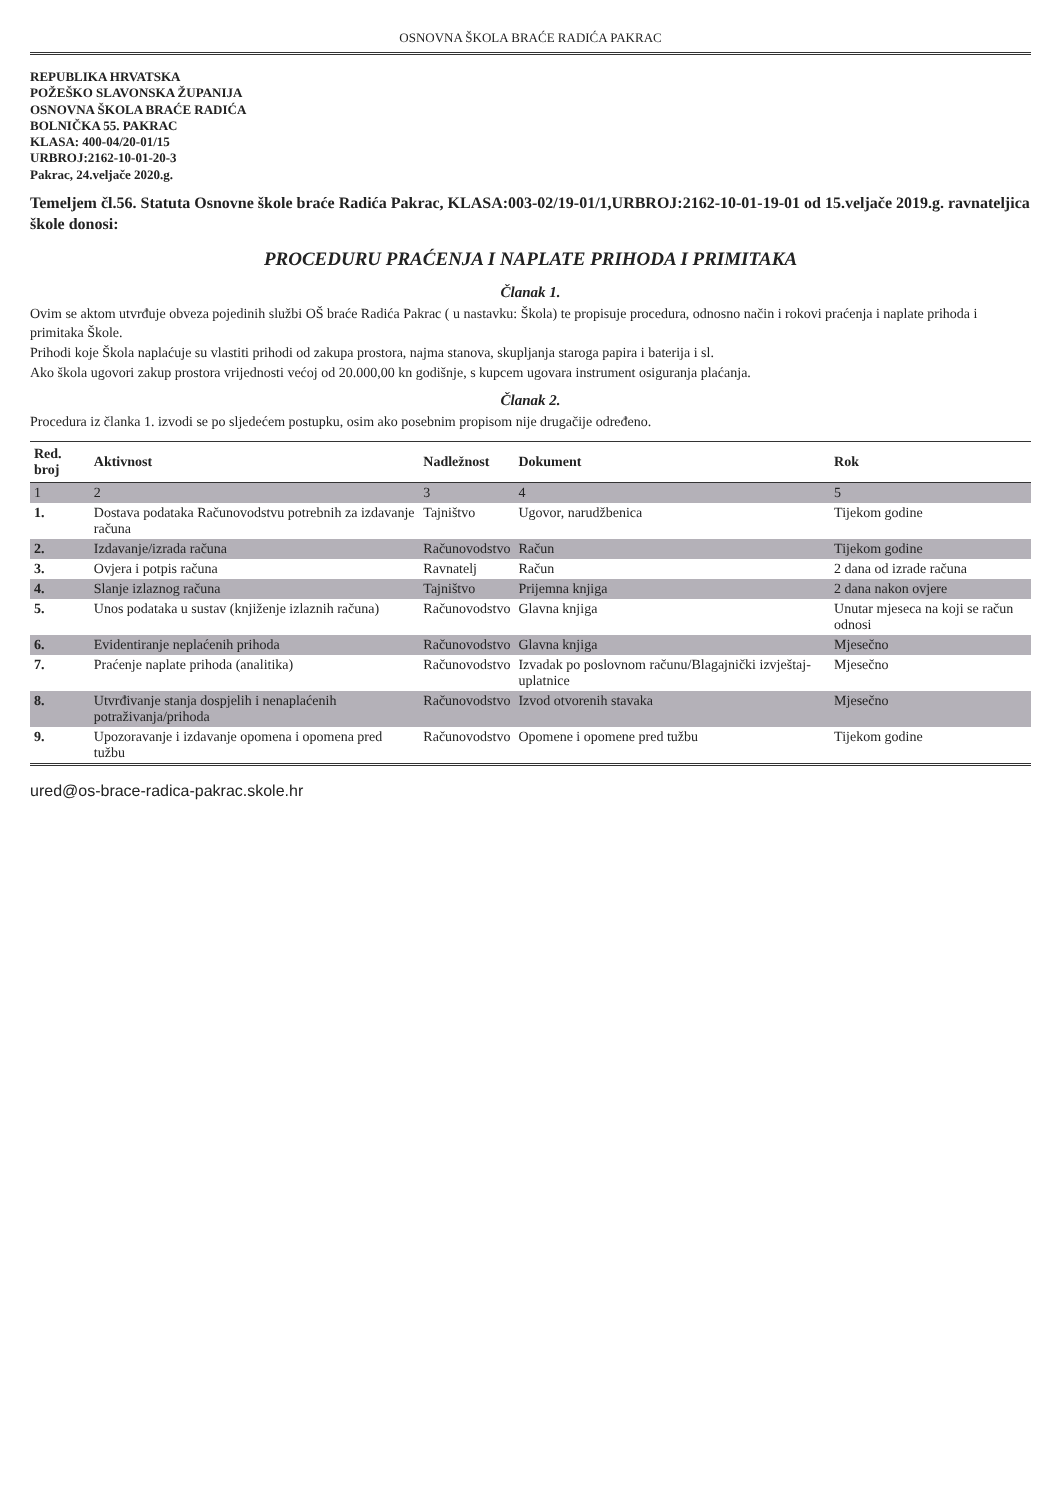OSNOVNA ŠKOLA BRAĆE RADIĆA PAKRAC
REPUBLIKA HRVATSKA
POŽEŠKO SLAVONSKA ŽUPANIJA
OSNOVNA ŠKOLA BRAĆE RADIĆA
BOLNIČKA 55. PAKRAC
KLASA: 400-04/20-01/15
URBROJ:2162-10-01-20-3
Pakrac, 24.veljače 2020.g.
Temeljem čl.56. Statuta Osnovne škole braće Radića Pakrac, KLASA:003-02/19-01/1,URBROJ:2162-10-01-19-01 od 15.veljače 2019.g. ravnateljica škole donosi:
PROCEDURU PRAĆENJA I NAPLATE PRIHODA I PRIMITAKA
Članak 1.
Ovim se aktom utvrđuje obveza pojedinih službi OŠ braće Radića Pakrac ( u nastavku: Škola) te propisuje procedura, odnosno način i rokovi praćenja i naplate prihoda i primitaka Škole.
Prihodi koje Škola naplaćuje su vlastiti prihodi od zakupa prostora, najma stanova, skupljanja staroga papira i baterija i sl.
Ako škola ugovori zakup prostora vrijednosti većoj od 20.000,00 kn godišnje, s kupcem ugovara instrument osiguranja plaćanja.
Članak 2.
Procedura iz članka 1. izvodi se po sljedećem postupku, osim ako posebnim propisom nije drugačije određeno.
| Red. broj | Aktivnost | Nadležnost | Dokument | Rok |
| --- | --- | --- | --- | --- |
| 1 | 2 | 3 | 4 | 5 |
| 1. | Dostava podataka Računovodstvu potrebnih za izdavanje računa | Tajništvo | Ugovor, narudžbenica | Tijekom godine |
| 2. | Izdavanje/izrada računa | Računovodstvo | Račun | Tijekom godine |
| 3. | Ovjera i potpis računa | Ravnatelj | Račun | 2 dana od izrade računa |
| 4. | Slanje izlaznog računa | Tajništvo | Prijemna knjiga | 2 dana nakon ovjere |
| 5. | Unos podataka u sustav (knjiženje izlaznih računa) | Računovodstvo | Glavna knjiga | Unutar mjeseca na koji se račun odnosi |
| 6. | Evidentiranje neplaćenih prihoda | Računovodstvo | Glavna knjiga | Mjesečno |
| 7. | Praćenje naplate prihoda (analitika) | Računovodstvo | Izvadak po poslovnom računu/Blagajnički izvještaj- uplatnice | Mjesečno |
| 8. | Utvrđivanje stanja dospjelih i nenaplaćenih potraživanja/prihoda | Računovodstvo | Izvod otvorenih stavaka | Mjesečno |
| 9. | Upozoravanje i izdavanje opomena i opomena pred tužbu | Računovodstvo | Opomene i opomene pred tužbu | Tijekom godine |
ured@os-brace-radica-pakrac.skole.hr